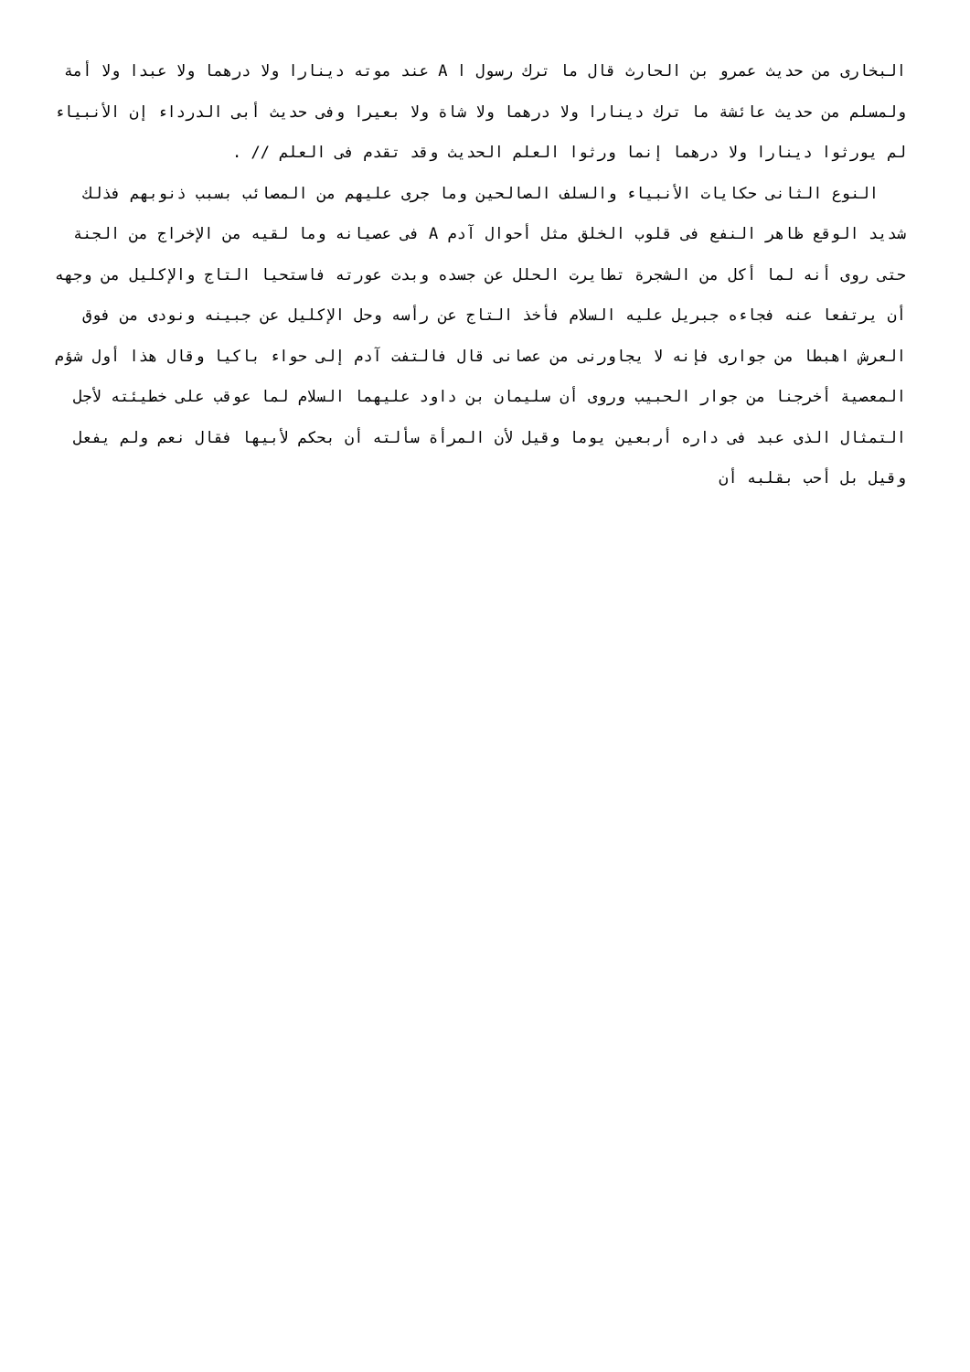البخارى من حديث عمرو بن الحارث قال ما ترك رسول ا A عند موته دينارا ولا درهما ولا عبدا ولا أمة ولمسلم من حديث عائشة ما ترك دينارا ولا درهما ولا شاة ولا بعيرا وفى حديث أبى الدرداء إن الأنبياء لم يورثوا دينارا ولا درهما إنما ورثوا العلم الحديث وقد تقدم فى العلم // .
النوع الثانى حكايات الأنبياء والسلف الصالحين وما جرى عليهم من المصائب بسبب ذنوبهم فذلك شديد الوقع ظاهر النفع فى قلوب الخلق مثل أحوال آدم A فى عصيانه وما لقيه من الإخراج من الجنة حتى روى أنه لما أكل من الشجرة تطايرت الحلل عن جسده وبدت عورته فاستحيا التاج والإكليل من وجهه أن يرتفعا عنه فجاءه جبريل عليه السلام فأخذ التاج عن رأسه وحل الإكليل عن جبينه ونودى من فوق العرش اهبطا من جوارى فإنه لا يجاورنى من عصانى قال فالتفت آدم إلى حواء باكيا وقال هذا أول شؤم المعصية أخرجنا من جوار الحبيب وروى أن سليمان بن داود عليهما السلام لما عوقب على خطيئته لأجل التمثال الذى عبد فى داره أربعين يوما وقيل لأن المرأة سألته أن بحكم لأبيها فقال نعم ولم يفعل وقيل بل أحب بقلبه أن